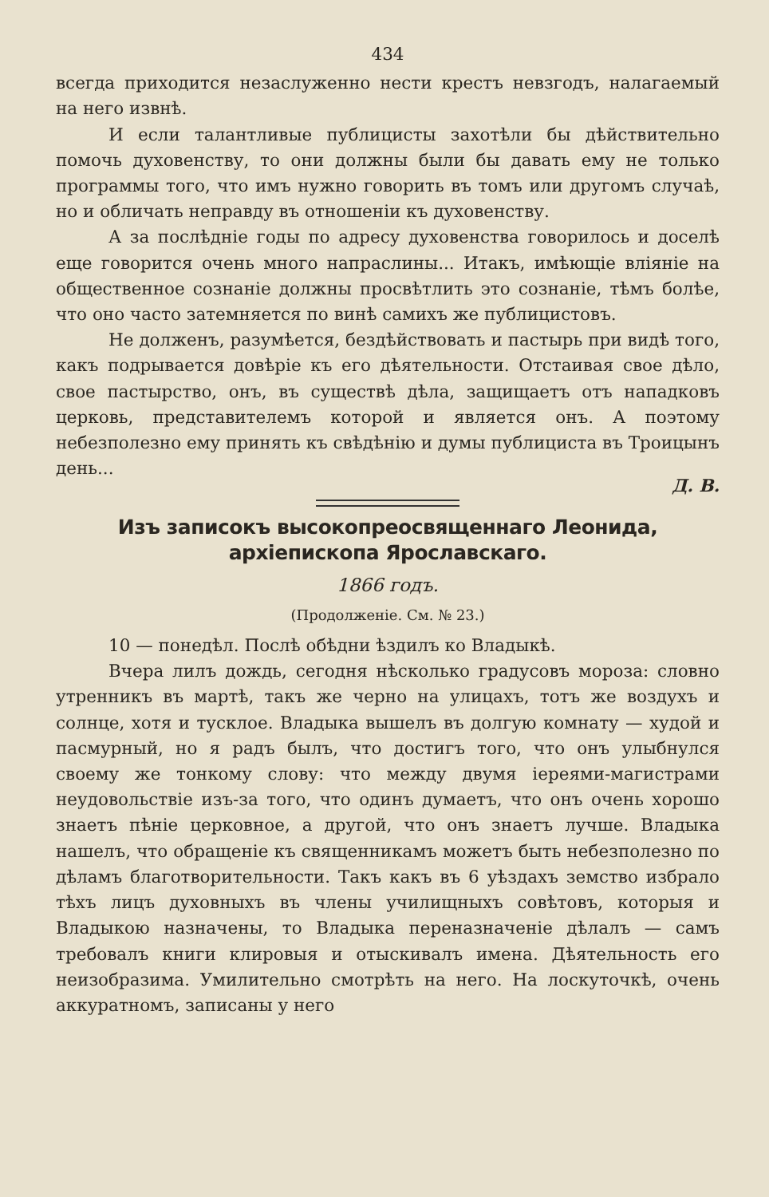434
всегда приходится незаслуженно нести крестъ невзгодъ, налагаемый на него извнѣ.
И если талантливые публицисты захотѣли бы дѣйствительно помочь духовенству, то они должны были бы давать ему не только программы того, что имъ нужно говорить въ томъ или другомъ случаѣ, но и обличать неправду въ отношеніи къ духовенству.
А за послѣдніе годы по адресу духовенства говорилось и доселѣ еще говорится очень много напраслины... Итакъ, имѣющіе вліяніе на общественное сознаніе должны просвѣтлить это сознаніе, тѣмъ болѣе, что оно часто затемняется по винѣ самихъ же публицистовъ.
Не долженъ, разумѣется, бездѣйствовать и пастырь при видѣ того, какъ подрывается довѣріе къ его дѣятельности. Отстаивая свое дѣло, свое пастырство, онъ, въ существѣ дѣла, защищаетъ отъ нападковъ церковь, представителемъ которой и является онъ. А поэтому небезполезно ему принять къ свѣдѣнію и думы публициста въ Троицынъ день...
Д. В.
Изъ записокъ высокопреосвященнаго Леонида, архіепископа Ярославскаго.
1866 годъ.
(Продолженіе. См. № 23.)
10 — понедѣл. Послѣ обѣдни ѣздилъ ко Владыкѣ.
Вчера лилъ дождь, сегодня нѣсколько градусовъ мороза: словно утренникъ въ мартѣ, такъ же черно на улицахъ, тотъ же воздухъ и солнце, хотя и тусклое. Владыка вышелъ въ долгую комнату — худой и пасмурный, но я радъ былъ, что достигъ того, что онъ улыбнулся своему же тонкому слову: что между двумя іереями-магистрами неудовольствіе изъ-за того, что одинъ думаетъ, что онъ очень хорошо знаетъ пѣніе церковное, а другой, что онъ знаетъ лучше. Владыка нашелъ, что обращеніе къ священникамъ можетъ быть небезполезно по дѣламъ благотворительности. Такъ какъ въ 6 уѣздахъ земство избрало тѣхъ лицъ духовныхъ въ члены училищныхъ совѣтовъ, которыя и Владыкою назначены, то Владыка переназначеніе дѣлалъ — самъ требовалъ книги клировыя и отыскивалъ имена. Дѣятельность его неизобразима. Умилительно смотрѣть на него. На лоскуточкѣ, очень аккуратномъ, записаны у него